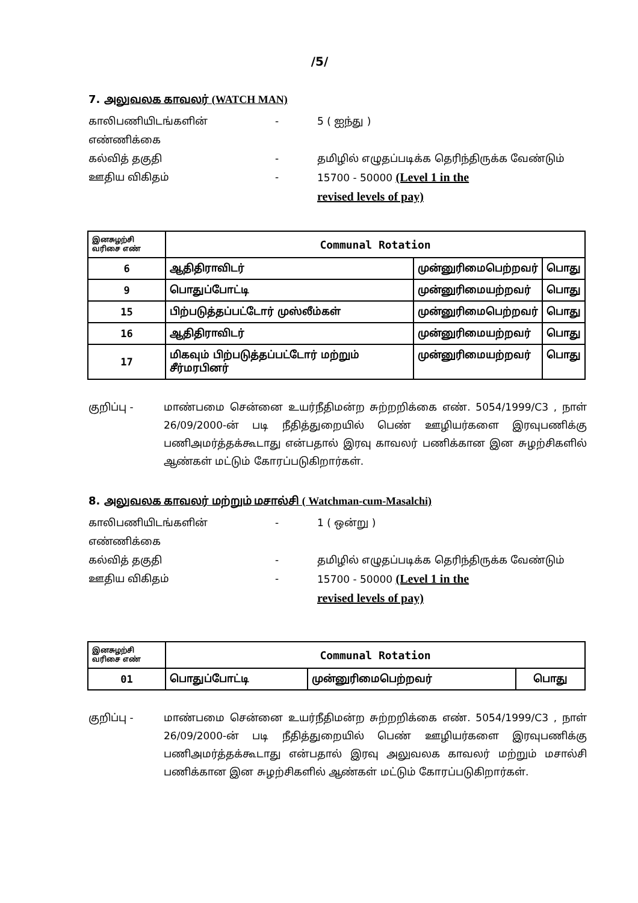/5/
7. அலுவலக காவலர் (WATCH MAN)
காலிபணியிடங்களின் எண்ணிக்கை - 5 ( ஐந்து )
கல்வித் தகுதி - தமிழில் எழுதப்படிக்க தெரிந்திருக்க வேண்டும்
ஊதிய விகிதம் - 15700 - 50000 (Level 1 in the
revised levels of pay)
| இனசுழற்சி வரிசை எண் | Communal Rotation | | |
| --- | --- | --- | --- |
| 6 | ஆதிதிராவிடர் | முன்னுரிமைபெற்றவர் | பொது |
| 9 | பொதுப்போட்டி | முன்னுரிமையற்றவர் | பொது |
| 15 | பிற்படுத்தப்பட்டோர் முஸ்லீம்கள் | முன்னுரிமைபெற்றவர் | பொது |
| 16 | ஆதிதிராவிடர் | முன்னுரிமையற்றவர் | பொது |
| 17 | மிகவும் பிற்படுத்தப்பட்டோர் மற்றும் சீர்மரபினர் | முன்னுரிமையற்றவர் | பொது |
குறிப்பு - மாண்பமை சென்னை உயர்நீதிமன்ற சுற்றறிக்கை எண். 5054/1999/C3 , நாள் 26/09/2000-ன் படி நீதித்துறையில் பெண் ஊழியர்களை இரவுபணிக்கு பணிஅமர்த்தக்கூடாது என்பதால் இரவு காவலர் பணிக்கான இன சுழற்சிகளில் ஆண்கள் மட்டும் கோரப்படுகிறார்கள்.
8. அலுவலக காவலர் மற்றும் மசால்சி ( Watchman-cum-Masalchi)
காலிபணியிடங்களின் எண்ணிக்கை - 1 ( ஒன்று )
கல்வித் தகுதி - தமிழில் எழுதப்படிக்க தெரிந்திருக்க வேண்டும்
ஊதிய விகிதம் - 15700 - 50000 (Level 1 in the
revised levels of pay)
| இனசுழற்சி வரிசை எண் | Communal Rotation | | |
| --- | --- | --- | --- |
| 01 | பொதுப்போட்டி | முன்னுரிமைபெற்றவர் | பொது |
குறிப்பு - மாண்பமை சென்னை உயர்நீதிமன்ற சுற்றறிக்கை எண். 5054/1999/C3 , நாள் 26/09/2000-ன் படி நீதித்துறையில் பெண் ஊழியர்களை இரவுபணிக்கு பணிஅமர்த்தக்கூடாது என்பதால் இரவு அலுவலக காவலர் மற்றும் மசால்சி பணிக்கான இன சுழற்சிகளில் ஆண்கள் மட்டும் கோரப்படுகிறார்கள்.